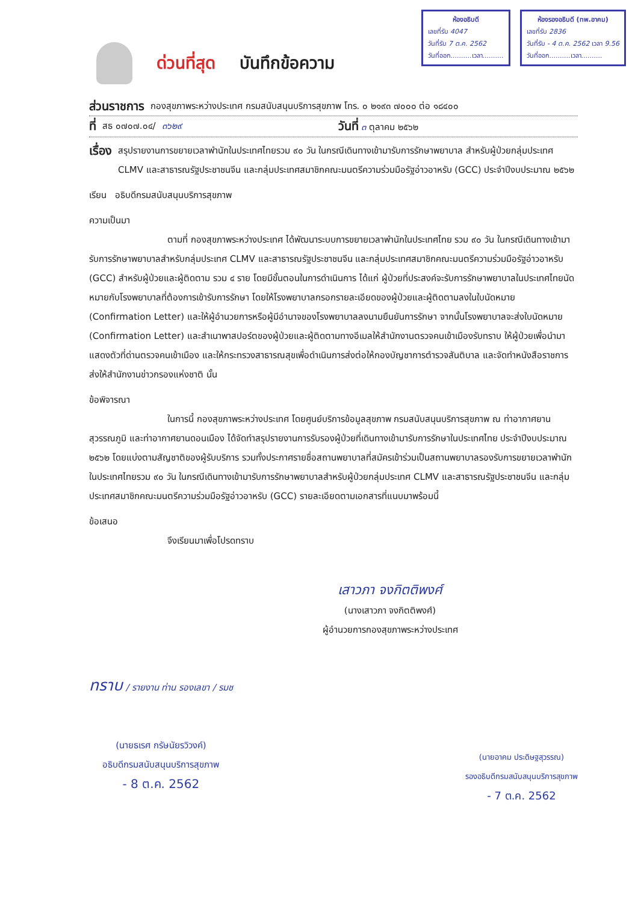ห้องอธิบดี
เลขที่รับ 4047
วันที่รับ 7 ต.ค. 2562
วันที่ออก..........เวลา..........
ห้องรองอธิบดี (ทพ.อาคม)
เลขที่รับ 2836
วันที่รับ - 4 ต.ค. 2562 เวลา 9.56
วันที่ออก..........เวลา..........
ด่วนที่สุด บันทึกข้อความ
ส่วนราชการ กองสุขภาพระหว่างประเทศ กรมสนับสนุนบริการสุขภาพ โทร. ๐ ๒๑๙๓ ๗๐๐๐ ต่อ ๑๘๔๐๐
ที่ สธ ๐๗๐๗.๐๔/ ๓๖๒๙ วันที่ ๓ ตุลาคม ๒๕๖๒
เรื่อง
สรุปรายงานการขยายเวลาพำนักในประเทศไทยรวม ๙๐ วัน ในกรณีเดินทางเข้ามารับการรักษาพยาบาล สำหรับผู้ป่วยกลุ่มประเทศ CLMV และสาธารณรัฐประชาชนจีน และกลุ่มประเทศสมาชิกคณะมนตรีความร่วมมือรัฐอ่าวอาหรับ (GCC) ประจำปีงบประมาณ ๒๕๖๒
เรียน อธิบดีกรมสนับสนุนบริการสุขภาพ
ความเป็นมา
ตามที่ กองสุขภาพระหว่างประเทศ ได้พัฒนาระบบการขยายเวลาพำนักในประเทศไทย รวม ๙๐ วัน ในกรณีเดินทางเข้ามารับการรักษาพยาบาลสำหรับกลุ่มประเทศ CLMV และสาธารณรัฐประชาชนจีน และกลุ่มประเทศสมาชิกคณะมนตรีความร่วมมือรัฐอ่าวอาหรับ (GCC) สำหรับผู้ป่วยและผู้ติดตาม รวม ๔ ราย โดยมีขั้นตอนในการดำเนินการ ได้แก่ ผู้ป่วยที่ประสงค์จะรับการรักษาพยาบาลในประเทศไทยนัดหมายกับโรงพยาบาลที่ต้องการเข้ารับการรักษา โดยให้โรงพยาบาลกรอกรายละเอียดของผู้ป่วยและผู้ติดตามลงในใบนัดหมาย (Confirmation Letter) และให้ผู้อำนวยการหรือผู้มีอำนาจของโรงพยาบาลลงนามยืนยันการรักษา จากนั้นโรงพยาบาลจะส่งใบนัดหมาย (Confirmation Letter) และสำเนาพาสปอร์ตของผู้ป่วยและผู้ติดตามทางอีเมลให้สำนักงานตรวจคนเข้าเมืองรับทราบ ให้ผู้ป่วยเพื่อนำมาแสดงตัวที่ด่านตรวจคนเข้าเมือง และให้กระทรวงสาธารณสุขเพื่อดำเนินการส่งต่อให้กองบัญชาการตำรวจสันติบาล และจัดทำหนังสือราชการส่งให้สำนักงานข่าวกรองแห่งชาติ นั้น
ข้อพิจารณา
ในการนี้ กองสุขภาพระหว่างประเทศ โดยศูนย์บริการข้อมูลสุขภาพ กรมสนับสนุนบริการสุขภาพ ณ ท่าอากาศยานสุวรรณภูมิ และท่าอากาศยานดอนเมือง ได้จัดทำสรุปรายงานการรับรองผู้ป่วยที่เดินทางเข้ามารับการรักษาในประเทศไทย ประจำปีงบประมาณ ๒๕๖๒ โดยแบ่งตามสัญชาติของผู้รับบริการ รวมทั้งประกาศรายชื่อสถานพยาบาลที่สมัครเข้าร่วมเป็นสถานพยาบาลรองรับการขยายเวลาพำนักในประเทศไทยรวม ๙๐ วัน ในกรณีเดินทางเข้ามารับการรักษาพยาบาลสำหรับผู้ป่วยกลุ่มประเทศ CLMV และสาธารณรัฐประชาชนจีน และกลุ่มประเทศสมาชิกคณะมนตรีความร่วมมือรัฐอ่าวอาหรับ (GCC) รายละเอียดตามเอกสารที่แนบมาพร้อมนี้
ข้อเสนอ
จึงเรียนมาเพื่อโปรดทราบ
เสาวภา จงกิตติพงศ์
(นางเสาวภา จงกิตติพงศ์)
ผู้อำนวยการกองสุขภาพระหว่างประเทศ
ทราบ / รายงาน ท่าน รองเลขา / รมช
(นายธเรศ กรัษนัยรวิวงค์)
อธิบดีกรมสนับสนุนบริการสุขภาพ
- 8 ต.ค. 2562
(นายอาคม ประดิษฐสุวรรณ)
รองอธิบดีกรมสนับสนุนบริการสุขภาพ
- 7 ต.ค. 2562